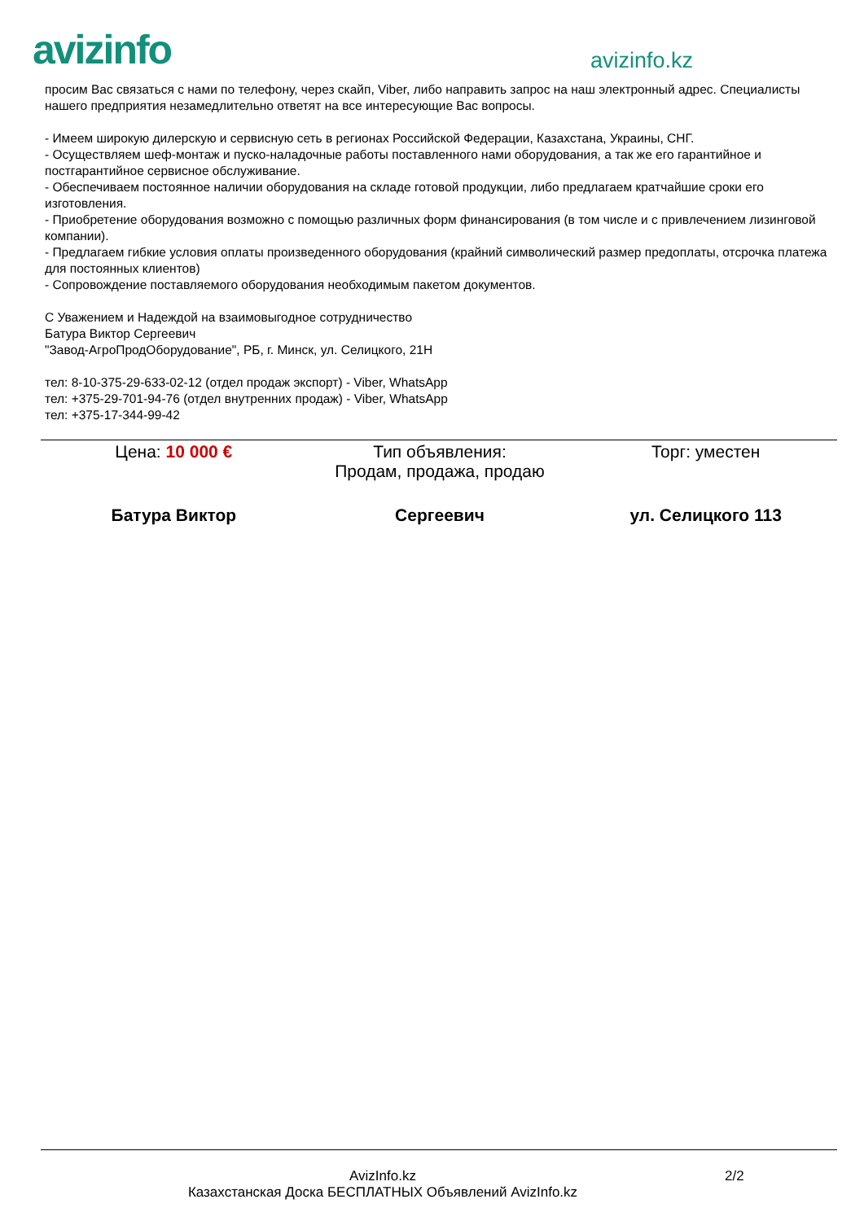avizinfo
avizinfo.kz
просим Вас связаться с нами по телефону, через скайп, Viber, либо направить запрос на наш электронный адрес. Специалисты нашего предприятия незамедлительно ответят на все интересующие Вас вопросы.
- Имеем широкую дилерскую и сервисную сеть в регионах Российской Федерации, Казахстана, Украины, СНГ.
- Осуществляем шеф-монтаж и пуско-наладочные работы поставленного нами оборудования, а так же его гарантийное и постгарантийное сервисное обслуживание.
- Обеспечиваем постоянное наличии оборудования на складе готовой продукции, либо предлагаем кратчайшие сроки его изготовления.
- Приобретение оборудования возможно с помощью различных форм финансирования (в том числе и с привлечением лизинговой компании).
- Предлагаем гибкие условия оплаты произведенного оборудования (крайний символический размер предоплаты, отсрочка платежа для постоянных клиентов)
- Сопровождение поставляемого оборудования необходимым пакетом документов.
С Уважением и Надеждой на взаимовыгодное сотрудничество
Батура Виктор Сергеевич
"Завод-АгроПродОборудование", РБ, г. Минск, ул. Селицкого, 21Н
тел: 8-10-375-29-633-02-12 (отдел продаж экспорт) - Viber, WhatsApp
тел: +375-29-701-94-76 (отдел внутренних продаж) - Viber, WhatsApp
тел: +375-17-344-99-42
| Цена: 10 000 € | Тип объявления: Продам, продажа, продаю | Торг: уместен |
| Батура Виктор | Сергеевич | ул. Селицкого 113 |
AvizInfo.kz
Казахстанская Доска БЕСПЛАТНЫХ Объявлений AvizInfo.kz
2/2